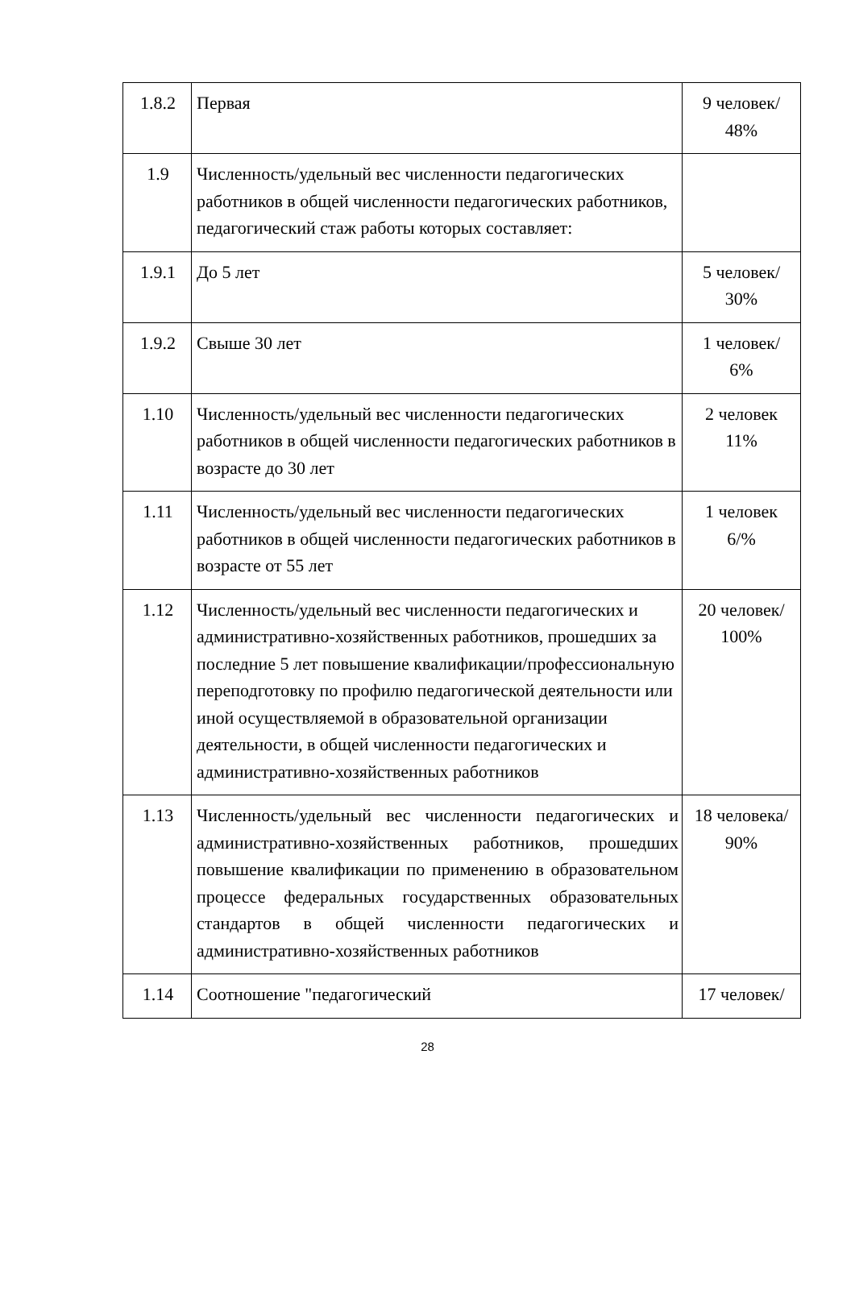| 1.8.2 | Первая | 9 человек/ 48% |
| 1.9 | Численность/удельный вес численности педагогических работников в общей численности педагогических работников, педагогический стаж работы которых составляет: | |
| 1.9.1 | До 5 лет | 5 человек/ 30% |
| 1.9.2 | Свыше 30 лет | 1 человек/ 6% |
| 1.10 | Численность/удельный вес численности педагогических работников в общей численности педагогических работников в возрасте до 30 лет | 2 человек 11% |
| 1.11 | Численность/удельный вес численности педагогических работников в общей численности педагогических работников в возрасте от 55 лет | 1 человек 6/% |
| 1.12 | Численность/удельный вес численности педагогических и административно-хозяйственных работников, прошедших за последние 5 лет повышение квалификации/профессиональную переподготовку по профилю педагогической деятельности или иной осуществляемой в образовательной организации деятельности, в общей численности педагогических и административно-хозяйственных работников | 20 человек/ 100% |
| 1.13 | Численность/удельный вес численности педагогических и административно-хозяйственных работников, прошедших повышение квалификации по применению в образовательном процессе федеральных государственных образовательных стандартов в общей численности педагогических и административно-хозяйственных работников | 18 человека/ 90% |
| 1.14 | Соотношение "педагогический | 17 человек/ |
28